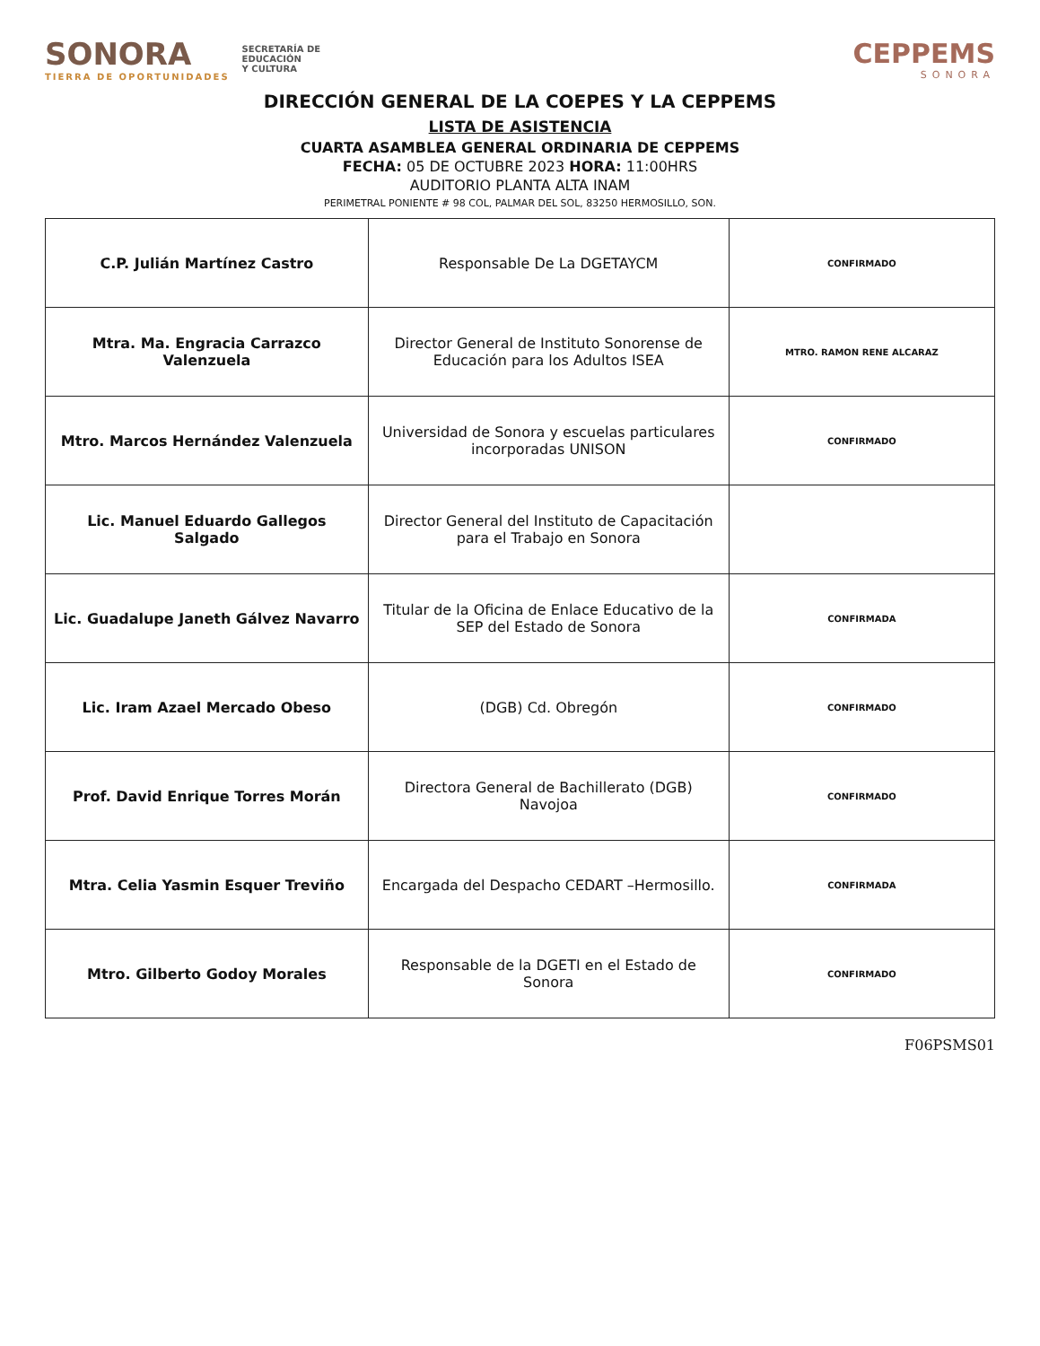SONORA
TIERRA DE OPORTUNIDADES
SECRETARÍA DE
EDUCACIÓN
Y CULTURA
CEPPEMS
SONORA
DIRECCIÓN GENERAL DE LA COEPES Y LA CEPPEMS
LISTA DE ASISTENCIA
CUARTA ASAMBLEA GENERAL ORDINARIA DE CEPPEMS
FECHA: 05 DE OCTUBRE 2023 HORA: 11:00HRS
AUDITORIO PLANTA ALTA INAM
PERIMETRAL PONIENTE # 98 COL, PALMAR DEL SOL, 83250 HERMOSILLO, SON.
| C.P. Julián Martínez Castro | Responsable De La DGETAYCM | CONFIRMADO |
| Mtra. Ma. Engracia Carrazco Valenzuela | Director General de Instituto Sonorense de Educación para los Adultos ISEA | MTRO. RAMON RENE ALCARAZ |
| Mtro. Marcos Hernández Valenzuela | Universidad de Sonora y escuelas particulares incorporadas UNISON | CONFIRMADO |
| Lic. Manuel Eduardo Gallegos Salgado | Director General del Instituto de Capacitación para el Trabajo en Sonora | |
| Lic. Guadalupe Janeth Gálvez Navarro | Titular de la Oficina de Enlace Educativo de la SEP del Estado de Sonora | CONFIRMADA |
| Lic. Iram Azael Mercado Obeso | (DGB) Cd. Obregón | CONFIRMADO |
| Prof. David Enrique Torres Morán | Directora General de Bachillerato (DGB) Navojoa | CONFIRMADO |
| Mtra. Celia Yasmin Esquer Treviño | Encargada del Despacho CEDART –Hermosillo. | CONFIRMADA |
| Mtro. Gilberto Godoy Morales | Responsable de la DGETI en el Estado de Sonora | CONFIRMADO |
F06PSMS01